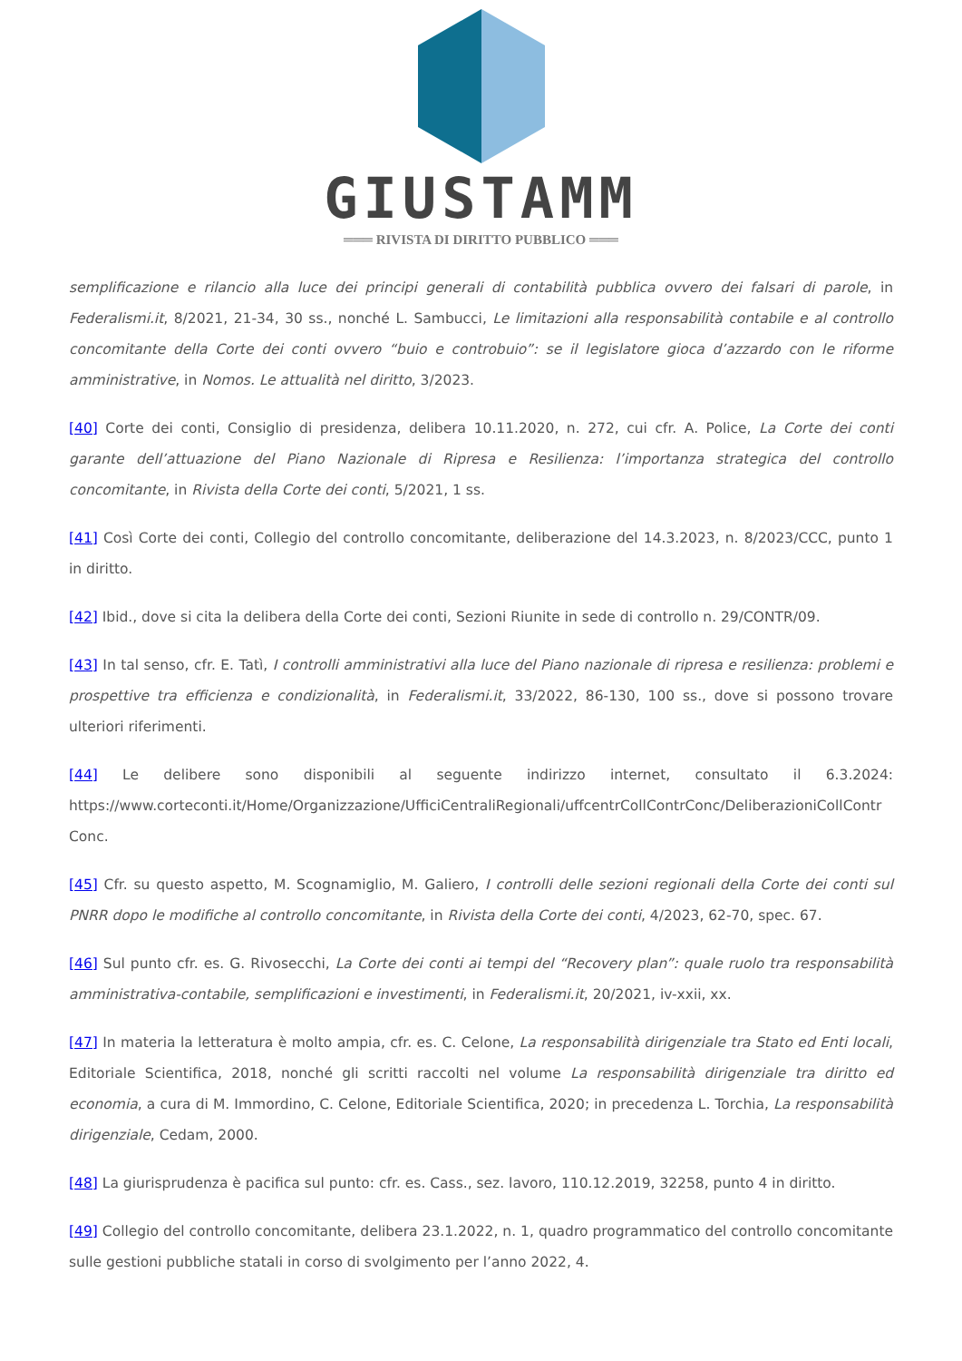GIUSTAMM
═══ RIVISTA DI DIRITTO PUBBLICO ═══
semplificazione e rilancio alla luce dei principi generali di contabilità pubblica ovvero dei falsari di parole, in Federalismi.it, 8/2021, 21-34, 30 ss., nonché L. Sambucci, Le limitazioni alla responsabilità contabile e al controllo concomitante della Corte dei conti ovvero “buio e controbuio”: se il legislatore gioca d’azzardo con le riforme amministrative, in Nomos. Le attualità nel diritto, 3/2023.
[40] Corte dei conti, Consiglio di presidenza, delibera 10.11.2020, n. 272, cui cfr. A. Police, La Corte dei conti garante dell’attuazione del Piano Nazionale di Ripresa e Resilienza: l’importanza strategica del controllo concomitante, in Rivista della Corte dei conti, 5/2021, 1 ss.
[41] Così Corte dei conti, Collegio del controllo concomitante, deliberazione del 14.3.2023, n. 8/2023/CCC, punto 1 in diritto.
[42] Ibid., dove si cita la delibera della Corte dei conti, Sezioni Riunite in sede di controllo n. 29/CONTR/09.
[43] In tal senso, cfr. E. Tatì, I controlli amministrativi alla luce del Piano nazionale di ripresa e resilienza: problemi e prospettive tra efficienza e condizionalità, in Federalismi.it, 33/2022, 86-130, 100 ss., dove si possono trovare ulteriori riferimenti.
[44] Le delibere sono disponibili al seguente indirizzo internet, consultato il 6.3.2024: https://www.corteconti.it/Home/Organizzazione/UfficiCentraliRegionali/uffcentrCollContrConc/DeliberazioniCollContr Conc.
[45] Cfr. su questo aspetto, M. Scognamiglio, M. Galiero, I controlli delle sezioni regionali della Corte dei conti sul PNRR dopo le modifiche al controllo concomitante, in Rivista della Corte dei conti, 4/2023, 62-70, spec. 67.
[46] Sul punto cfr. es. G. Rivosecchi, La Corte dei conti ai tempi del “Recovery plan”: quale ruolo tra responsabilità amministrativa-contabile, semplificazioni e investimenti, in Federalismi.it, 20/2021, iv-xxii, xx.
[47] In materia la letteratura è molto ampia, cfr. es. C. Celone, La responsabilità dirigenziale tra Stato ed Enti locali, Editoriale Scientifica, 2018, nonché gli scritti raccolti nel volume La responsabilità dirigenziale tra diritto ed economia, a cura di M. Immordino, C. Celone, Editoriale Scientifica, 2020; in precedenza L. Torchia, La responsabilità dirigenziale, Cedam, 2000.
[48] La giurisprudenza è pacifica sul punto: cfr. es. Cass., sez. lavoro, 110.12.2019, 32258, punto 4 in diritto.
[49] Collegio del controllo concomitante, delibera 23.1.2022, n. 1, quadro programmatico del controllo concomitante sulle gestioni pubbliche statali in corso di svolgimento per l’anno 2022, 4.